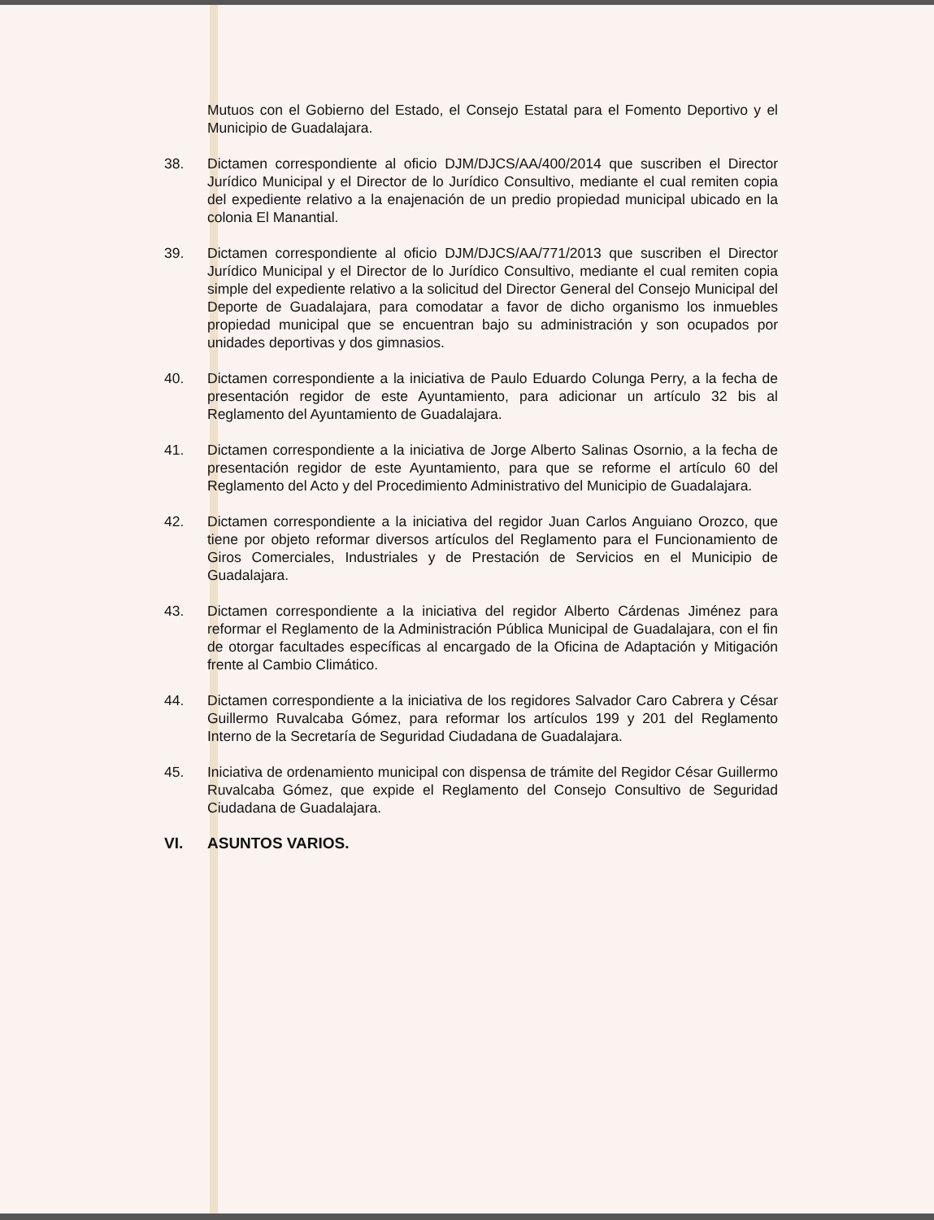Mutuos con el Gobierno del Estado, el Consejo Estatal para el Fomento Deportivo y el Municipio de Guadalajara.
38. Dictamen correspondiente al oficio DJM/DJCS/AA/400/2014 que suscriben el Director Jurídico Municipal y el Director de lo Jurídico Consultivo, mediante el cual remiten copia del expediente relativo a la enajenación de un predio propiedad municipal ubicado en la colonia El Manantial.
39. Dictamen correspondiente al oficio DJM/DJCS/AA/771/2013 que suscriben el Director Jurídico Municipal y el Director de lo Jurídico Consultivo, mediante el cual remiten copia simple del expediente relativo a la solicitud del Director General del Consejo Municipal del Deporte de Guadalajara, para comodatar a favor de dicho organismo los inmuebles propiedad municipal que se encuentran bajo su administración y son ocupados por unidades deportivas y dos gimnasios.
40. Dictamen correspondiente a la iniciativa de Paulo Eduardo Colunga Perry, a la fecha de presentación regidor de este Ayuntamiento, para adicionar un artículo 32 bis al Reglamento del Ayuntamiento de Guadalajara.
41. Dictamen correspondiente a la iniciativa de Jorge Alberto Salinas Osornio, a la fecha de presentación regidor de este Ayuntamiento, para que se reforme el artículo 60 del Reglamento del Acto y del Procedimiento Administrativo del Municipio de Guadalajara.
42. Dictamen correspondiente a la iniciativa del regidor Juan Carlos Anguiano Orozco, que tiene por objeto reformar diversos artículos del Reglamento para el Funcionamiento de Giros Comerciales, Industriales y de Prestación de Servicios en el Municipio de Guadalajara.
43. Dictamen correspondiente a la iniciativa del regidor Alberto Cárdenas Jiménez para reformar el Reglamento de la Administración Pública Municipal de Guadalajara, con el fin de otorgar facultades específicas al encargado de la Oficina de Adaptación y Mitigación frente al Cambio Climático.
44. Dictamen correspondiente a la iniciativa de los regidores Salvador Caro Cabrera y César Guillermo Ruvalcaba Gómez, para reformar los artículos 199 y 201 del Reglamento Interno de la Secretaría de Seguridad Ciudadana de Guadalajara.
45. Iniciativa de ordenamiento municipal con dispensa de trámite del Regidor César Guillermo Ruvalcaba Gómez, que expide el Reglamento del Consejo Consultivo de Seguridad Ciudadana de Guadalajara.
VI. ASUNTOS VARIOS.